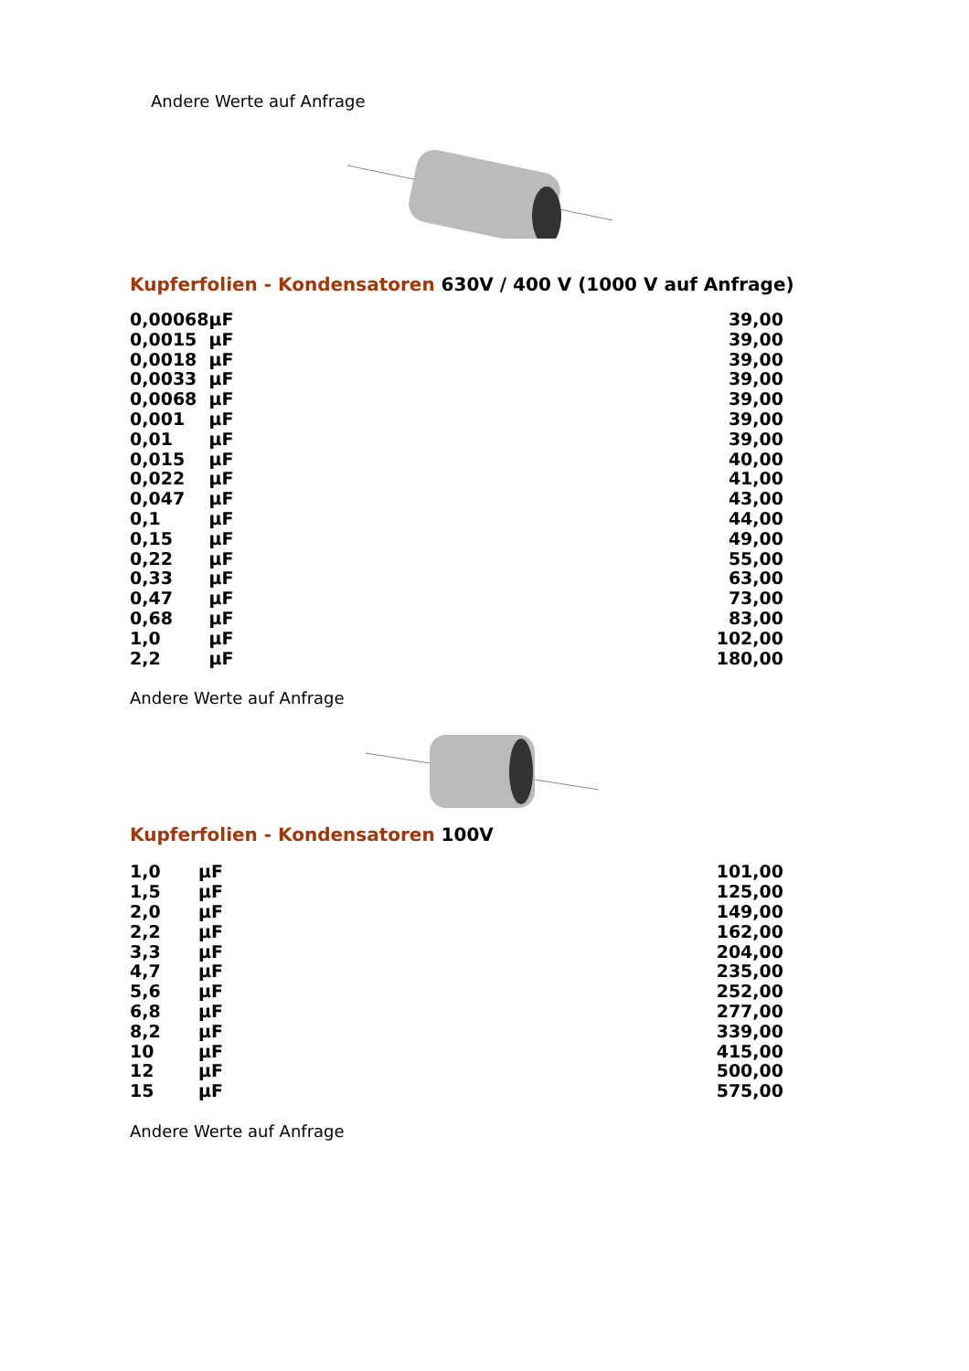Andere Werte auf Anfrage
Kupferfolien - Kondensatoren 630V / 400 V (1000 V auf Anfrage)
| 0,00068 | µF | 39,00 |
| 0,0015 | µF | 39,00 |
| 0,0018 | µF | 39,00 |
| 0,0033 | µF | 39,00 |
| 0,0068 | µF | 39,00 |
| 0,001 | µF | 39,00 |
| 0,01 | µF | 39,00 |
| 0,015 | µF | 40,00 |
| 0,022 | µF | 41,00 |
| 0,047 | µF | 43,00 |
| 0,1 | µF | 44,00 |
| 0,15 | µF | 49,00 |
| 0,22 | µF | 55,00 |
| 0,33 | µF | 63,00 |
| 0,47 | µF | 73,00 |
| 0,68 | µF | 83,00 |
| 1,0 | µF | 102,00 |
| 2,2 | µF | 180,00 |
Andere Werte auf Anfrage
Kupferfolien - Kondensatoren 100V
| 1,0 | µF | 101,00 |
| 1,5 | µF | 125,00 |
| 2,0 | µF | 149,00 |
| 2,2 | µF | 162,00 |
| 3,3 | µF | 204,00 |
| 4,7 | µF | 235,00 |
| 5,6 | µF | 252,00 |
| 6,8 | µF | 277,00 |
| 8,2 | µF | 339,00 |
| 10 | µF | 415,00 |
| 12 | µF | 500,00 |
| 15 | µF | 575,00 |
Andere Werte auf Anfrage